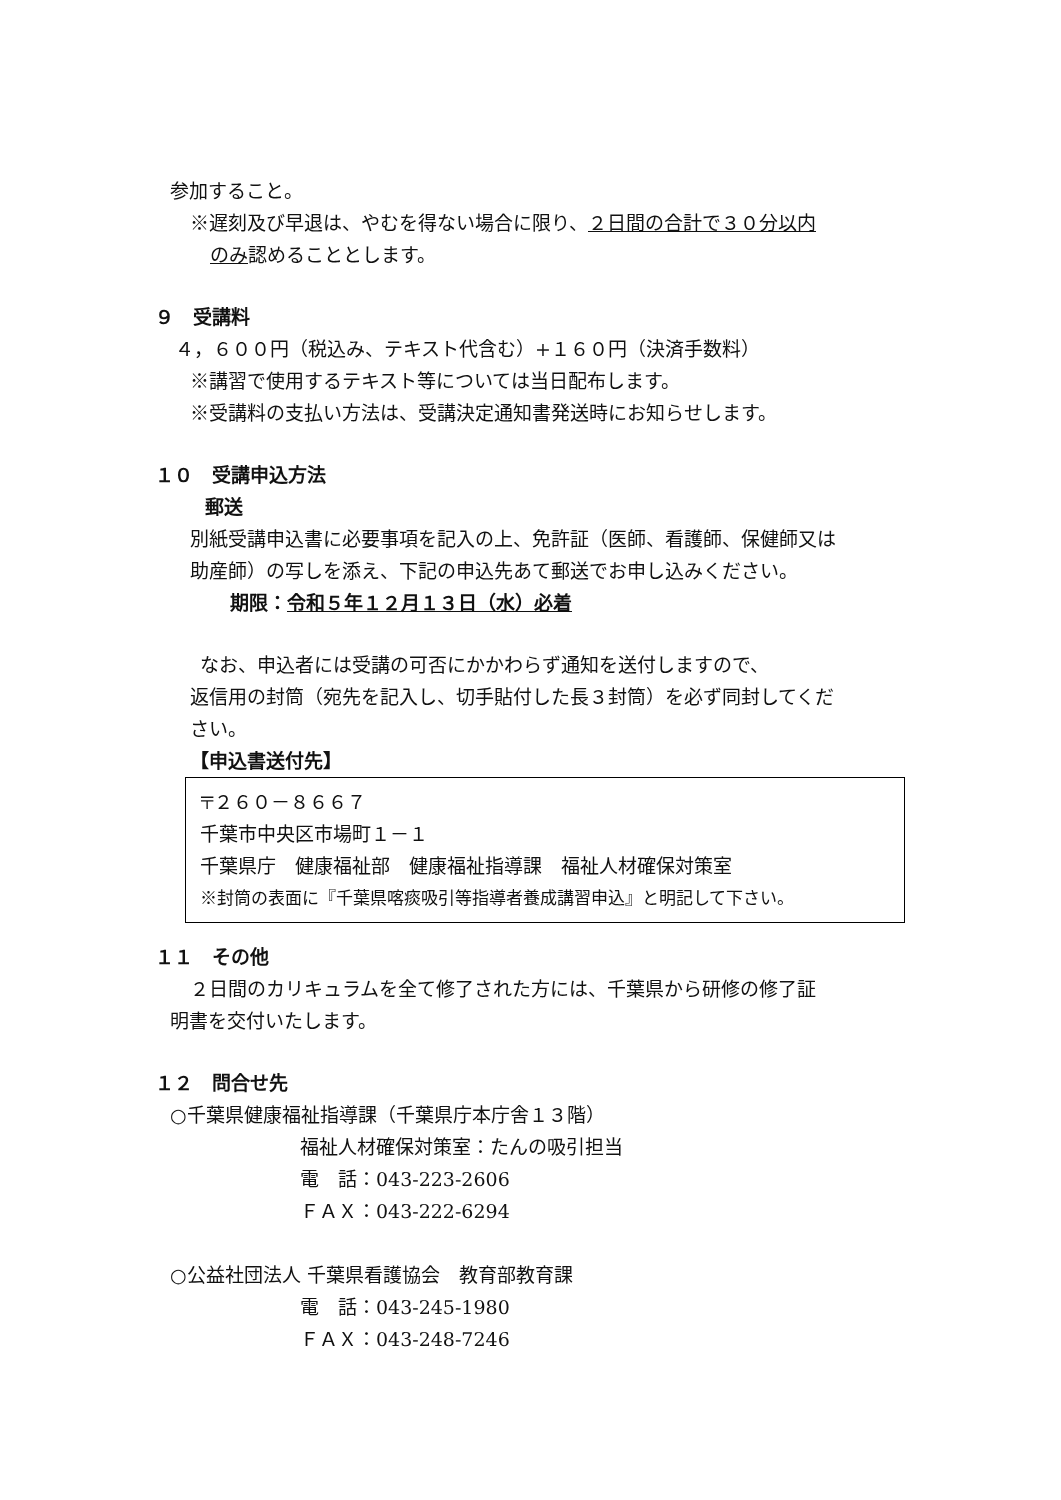参加すること。
※遅刻及び早退は、やむを得ない場合に限り、２日間の合計で３０分以内
のみ認めることとします。
９　受講料
４，６００円（税込み、テキスト代含む）+１６０円（決済手数料）
※講習で使用するテキスト等については当日配布します。
※受講料の支払い方法は、受講決定通知書発送時にお知らせします。
１０　受講申込方法
郵送
別紙受講申込書に必要事項を記入の上、免許証（医師、看護師、保健師又は
助産師）の写しを添え、下記の申込先あて郵送でお申し込みください。
期限：令和５年１２月１３日（水）必着
なお、申込者には受講の可否にかかわらず通知を送付しますので、
返信用の封筒（宛先を記入し、切手貼付した長３封筒）を必ず同封してくだ
さい。
【申込書送付先】
〒２６０－８６６７
千葉市中央区市場町１－１
千葉県庁　健康福祉部　健康福祉指導課　福祉人材確保対策室
※封筒の表面に『千葉県喀痰吸引等指導者養成講習申込』と明記して下さい。
１１　その他
２日間のカリキュラムを全て修了された方には、千葉県から研修の修了証
明書を交付いたします。
１２　問合せ先
○千葉県健康福祉指導課（千葉県庁本庁舎１３階）
福祉人材確保対策室：たんの吸引担当
電　話：043-223-2606
ＦＡＸ：043-222-6294
○公益社団法人 千葉県看護協会　教育部教育課
電　話：043-245-1980
ＦＡＸ：043-248-7246